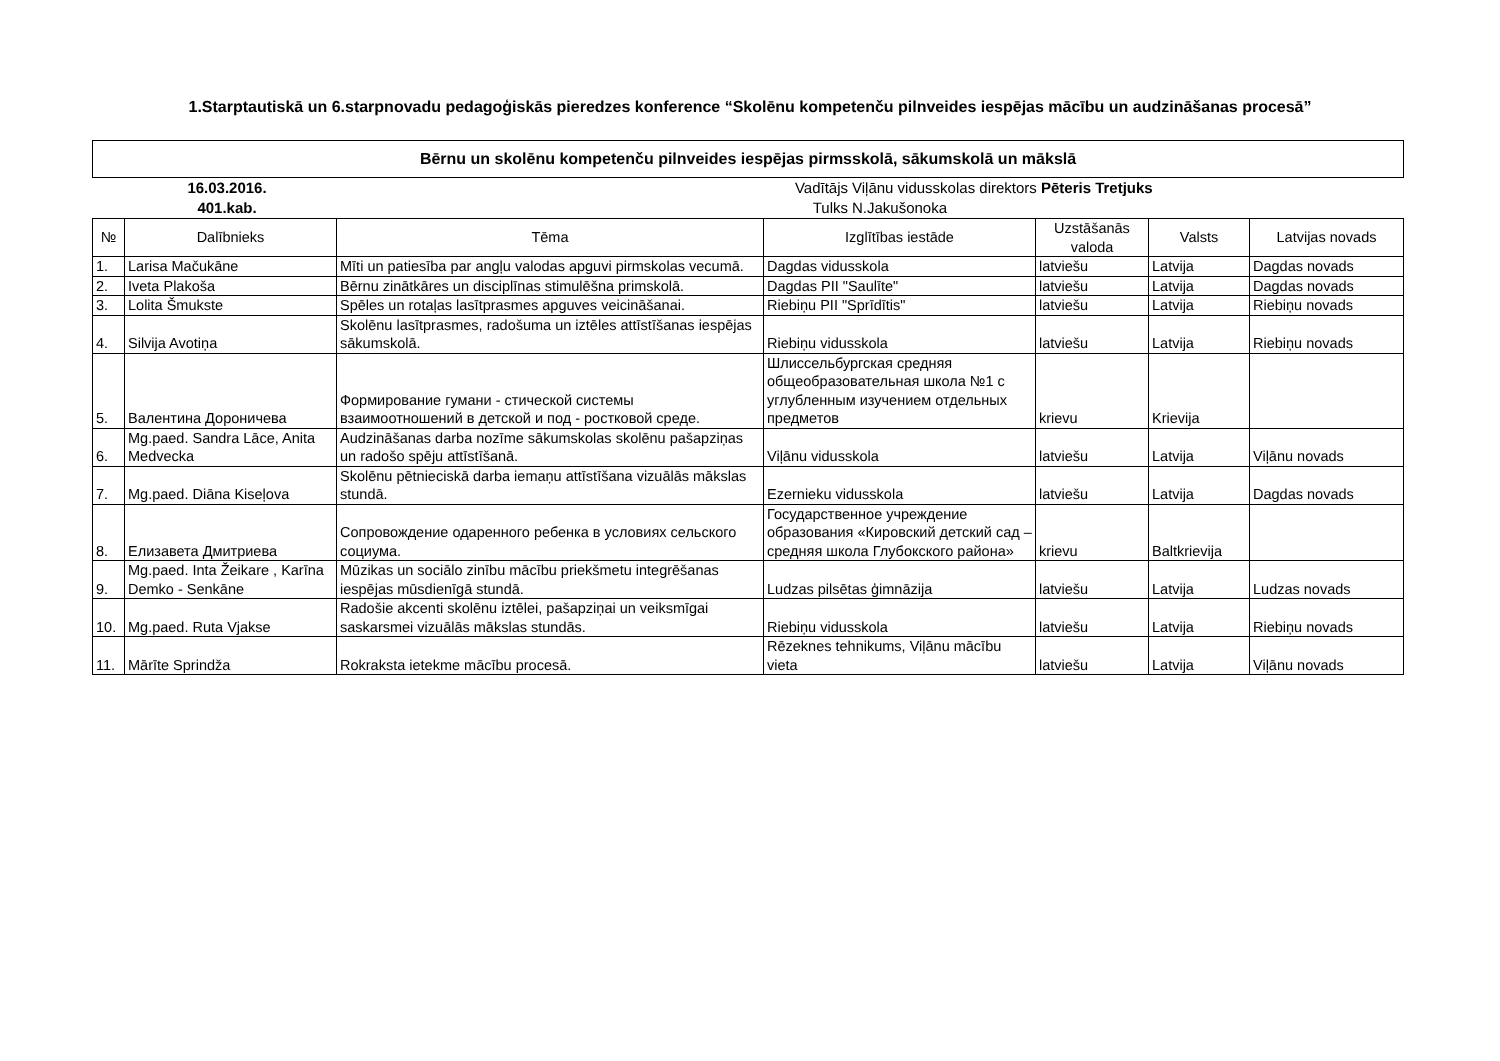1.Starptautiskā un 6.starpnovadu pedagoģiskās pieredzes konference “Skolēnu kompetenču pilnveides iespējas mācību un audzināšanas procesā”
Bērnu un skolēnu kompetenču pilnveides iespējas pirmsskolā, sākumskolā un mākslā
16.03.2016.
Vadītājs
Viļānu vidusskolas direktors Pēteris Tretjuks
401.kab.
Tulks
N.Jakušonoka
| № | Dalībnieks | Tēma | Izglītības iestāde | Uzstāšanās valoda | Valsts | Latvijas novads |
| --- | --- | --- | --- | --- | --- | --- |
| 1. | Larisa Mačukāne | Mīti un patiesība par angļu valodas apguvi pirmskolas vecumā. | Dagdas vidusskola | latviešu | Latvija | Dagdas novads |
| 2. | Iveta Plakoša | Bērnu zinātkāres un disciplīnas stimulēšna primskolā. | Dagdas PII "Saulīte" | latviešu | Latvija | Dagdas novads |
| 3. | Lolita Šmukste | Spēles un rotaļas lasītprasmes apguves veicināšanai. | Riebiņu PII "Sprīdītis" | latviešu | Latvija | Riebiņu novads |
| 4. | Silvija Avotiņa | Skolēnu lasītprasmes, radošuma un iztēles attīstīšanas iespējas sākumskolā. | Riebiņu vidusskola | latviešu | Latvija | Riebiņu novads |
| 5. | Валентина Дороничева | Формирование гумани - стической системы взаимоотношений в детской и под - ростковой среде. | Шлиссельбургская средняя общеобразовательная школа №1 с углубленным изучением отдельных предметов | krievu | Krievija | |
| 6. | Mg.paed. Sandra Lāce, Anita Medvecka | Audzināšanas darba nozīme sākumskolas skolēnu pašapziņas un radošo spēju attīstīšanā. | Viļānu vidusskola | latviešu | Latvija | Viļānu novads |
| 7. | Mg.paed. Diāna Kiseļova | Skolēnu pētnieciskā darba iemaņu attīstīšana vizuālās mākslas stundā. | Ezernieku vidusskola | latviešu | Latvija | Dagdas novads |
| 8. | Елизавета Дмитриева | Сопровождение одаренного ребенка в условиях сельского социума. | Государственное учреждение образования «Кировский детский сад – средняя школа Глубокского района» | krievu | Baltkrievija | |
| 9. | Mg.paed. Inta Žeikare , Karīna Demko - Senkāne | Mūzikas un sociālo zinību mācību priekšmetu integrēšanas iespējas mūsdienīgā stundā. | Ludzas pilsētas ģimnāzija | latviešu | Latvija | Ludzas novads |
| 10. | Mg.paed. Ruta Vjakse | Radošie akcenti skolēnu iztēlei, pašapziņai un veiksmīgai saskarsmei vizuālās mākslas stundās. | Riebiņu vidusskola | latviešu | Latvija | Riebiņu novads |
| 11. | Mārīte Sprindža | Rokraksta ietekme mācību procesā. | Rēzeknes tehnikums, Viļānu mācību vieta | latviešu | Latvija | Viļānu novads |